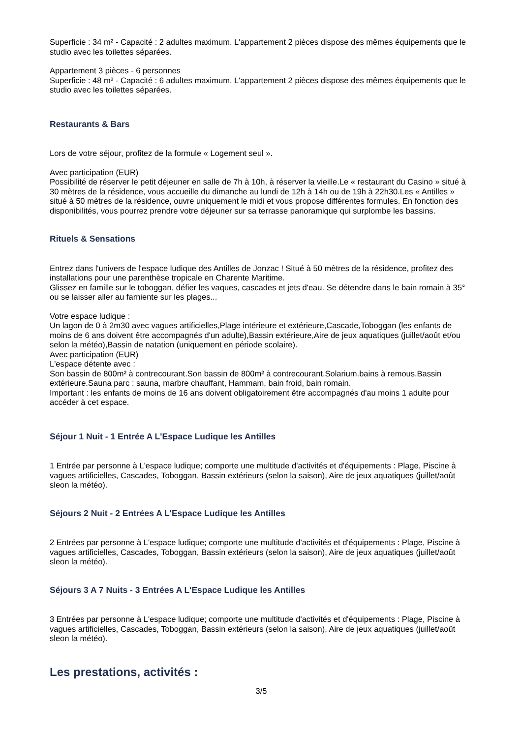Superficie : 34 m² - Capacité : 2 adultes maximum. L'appartement 2 pièces dispose des mêmes équipements que le studio avec les toilettes séparées.
Appartement 3 pièces - 6 personnes
Superficie : 48 m² - Capacité : 6 adultes maximum. L'appartement 2 pièces dispose des mêmes équipements que le studio avec les toilettes séparées.
Restaurants & Bars
Lors de votre séjour, profitez de la formule « Logement seul ».
Avec participation (EUR)
Possibilité de réserver le petit déjeuner en salle de 7h à 10h, à réserver la vieille.Le « restaurant du Casino » situé à 30 mètres de la résidence, vous accueille du dimanche au lundi de 12h à 14h ou de 19h à 22h30.Les « Antilles » situé à 50 mètres de la résidence, ouvre uniquement le midi et vous propose différentes formules. En fonction des disponibilités, vous pourrez prendre votre déjeuner sur sa terrasse panoramique qui surplombe les bassins.
Rituels & Sensations
Entrez dans l'univers de l'espace ludique des Antilles de Jonzac ! Situé à 50 mètres de la résidence, profitez des installations pour une parenthèse tropicale en Charente Maritime.
Glissez en famille sur le toboggan, défier les vaques, cascades et jets d'eau. Se détendre dans le bain romain à 35° ou se laisser aller au farniente sur les plages...
Votre espace ludique :
Un lagon de 0 à 2m30 avec vagues artificielles,Plage intérieure et extérieure,Cascade,Toboggan (les enfants de moins de 6 ans doivent être accompagnés d'un adulte),Bassin extérieure,Aire de jeux aquatiques (juillet/août et/ou selon la météo),Bassin de natation (uniquement en période scolaire).
Avec participation (EUR)
L'espace détente avec :
Son bassin de 800m² à contrecourant.Son bassin de 800m² à contrecourant.Solarium.bains à remous.Bassin extérieure.Sauna parc : sauna, marbre chauffant, Hammam, bain froid, bain romain.
Important : les enfants de moins de 16 ans doivent obligatoirement être accompagnés d'au moins 1 adulte pour accéder à cet espace.
Séjour 1 Nuit - 1 Entrée A L'Espace Ludique les Antilles
1 Entrée par personne à L'espace ludique; comporte une multitude d'activités et d'équipements : Plage, Piscine à vagues artificielles, Cascades, Toboggan, Bassin extérieurs (selon la saison), Aire de jeux aquatiques (juillet/août sleon la météo).
Séjours 2 Nuit - 2 Entrées A L'Espace Ludique les Antilles
2 Entrées par personne à L'espace ludique; comporte une multitude d'activités et d'équipements : Plage, Piscine à vagues artificielles, Cascades, Toboggan, Bassin extérieurs (selon la saison), Aire de jeux aquatiques (juillet/août sleon la météo).
Séjours 3 A 7 Nuits - 3 Entrées A L'Espace Ludique les Antilles
3 Entrées par personne à L'espace ludique; comporte une multitude d'activités et d'équipements : Plage, Piscine à vagues artificielles, Cascades, Toboggan, Bassin extérieurs (selon la saison), Aire de jeux aquatiques (juillet/août sleon la météo).
Les prestations, activités :
3/5